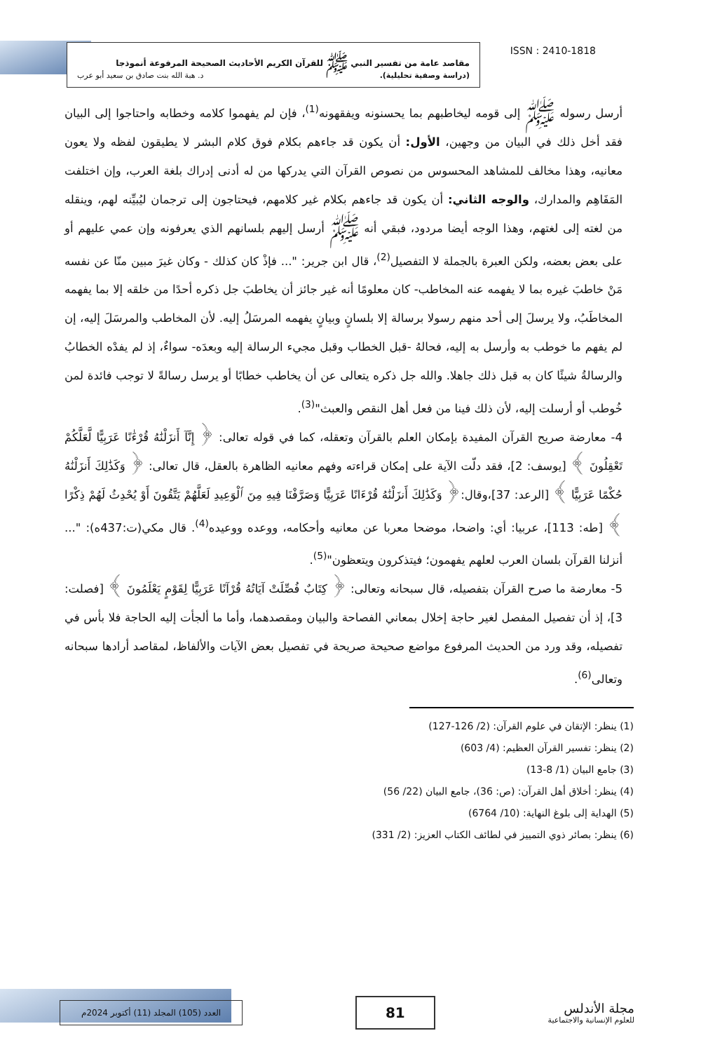ISSN : 2410-1818
مقاصد عامة من تفسير النبي ﷺ للقرآن الكريم الأحاديث الصحيحة المرفوعة أنموذجا
(دراسة وصفية تحليلية). د. هبة الله بنت صادق بن سعيد أبو عرب
أرسل رسوله ﷺ إلى قومه ليخاطبهم بما يحسنونه ويفقهونه<sup>(1)</sup>، فإن لم يفهموا كلامه وخطابه واحتاجوا إلى البيان فقد أخل ذلك في البيان من وجهين، الأول: أن يكون قد جاءهم بكلام فوق كلام البشر لا يطيقون لفظه ولا يعون معانيه، وهذا مخالف للمشاهد المحسوس من نصوص القرآن التي يدركها من له أدنى إدراك بلغة العرب، وإن اختلفت المَفَاهِم والمدارك، والوجه الثاني: أن يكون قد جاءهم بكلام غير كلامهم، فيحتاجون إلى ترجمان ليُبيِّنه لهم، وينقله من لغته إلى لغتهم، وهذا الوجه أيضا مردود، فبقي أنه ﷺ أرسل إليهم بلسانهم الذي يعرفونه وإن عمي عليهم أو على بعض بعضه، ولكن العبرة بالجملة لا التفصيل<sup>(2)</sup>، قال ابن جرير: "... فإذْ كان كذلك - وكان غيرَ مبين منّا عن نفسه مَنْ خاطبَ غيره بما لا يفهمه عنه المخاطب- كان معلومًا أنه غير جائز أن يخاطبَ جل ذكره أحدًا من خلقه إلا بما يفهمه المخاطَبُ، ولا يرسلَ إلى أحد منهم رسولا برسالة إلا بلسانٍ وبيانٍ يفهمه المرسَلُ إليه. لأن المخاطب والمرسَلَ إليه، إن لم يفهم ما خوطب به وأرسل به إليه، فحالهُ -قبل الخطاب وقبل مجيء الرسالة إليه وبعدَه- سواءٌ، إذ لم يفدْه الخطابُ والرسالةُ شيئًا كان به قبل ذلك جاهلا. والله جل ذكره يتعالى عن أن يخاطب خطابًا أو يرسل رسالةً لا توجب فائدة لمن خُوطب أو أرسلت إليه، لأن ذلك فينا من فعل أهل النقص والعبث"<sup>(3)</sup>.
4- معارضة صريح القرآن المفيدة بإمكان العلم بالقرآن وتعقله، كما في قوله تعالى: ﴿ إِنَّآ أَنزَلْنَٰهُ قُرْءَٰنًا عَرَبِيًّا لَّعَلَّكُمْ تَعْقِلُونَ ﴾ [يوسف: 2]، فقد دلّت الآية على إمكان قراءته وفهم معانيه الظاهرة بالعقل، قال تعالى: ﴿ وَكَذَٰلِكَ أَنزَلْنَٰهُ حُكْمًا عَرَبِيًّا ﴾ [الرعد: 37]،وقال:﴿ وَكَذَٰلِكَ أَنزَلْنَٰهُ قُرْءَانًا عَرَبِيًّا وَصَرَّفْنَا فِيهِ مِنَ ٱلْوَعِيدِ لَعَلَّهُمْ يَتَّقُونَ أَوْ يُحْدِثُ لَهُمْ ذِكْرًا ﴾ [طه: 113]، عربيا: أي: واضحا، موضحا معربا عن معانيه وأحكامه، ووعده ووعيده<sup>(4)</sup>. قال مكي(ت:437ه): "... أنزلنا القرآن بلسان العرب لعلهم يفهمون؛ فيتذكرون ويتعظون"<sup>(5)</sup>.
5- معارضة ما صرح القرآن بتفصيله، قال سبحانه وتعالى: ﴿ كِتَابٌ فُصِّلَتْ آيَاتُهُ قُرْآنًا عَرَبِيًّا لِقَوْمٍ يَعْلَمُونَ ﴾ [فصلت: 3]، إذ أن تفصيل المفصل لغير حاجة إخلال بمعاني الفصاحة والبيان ومقصدهما، وأما ما ألجأت إليه الحاجة فلا بأس في تفصيله، وقد ورد من الحديث المرفوع مواضع صحيحة صريحة في تفصيل بعض الآيات والألفاظ، لمقاصد أرادها سبحانه وتعالى<sup>(6)</sup>.
(1) ينظر: الإتقان في علوم القرآن: (2/ 126-127)
(2) ينظر: تفسير القرآن العظيم: (4/ 603)
(3) جامع البيان (1/ 8-13)
(4) ينظر: أخلاق أهل القرآن: (ص: 36)، جامع البيان (22/ 56)
(5) الهداية إلى بلوغ النهاية: (10/ 6764)
(6) ينظر: بصائر ذوي التمييز في لطائف الكتاب العزيز: (2/ 331)
مجلة الأندلس
للعلوم الإنسانية والاجتماعية
81
العدد (105) المجلد (11) أكتوبر 2024م